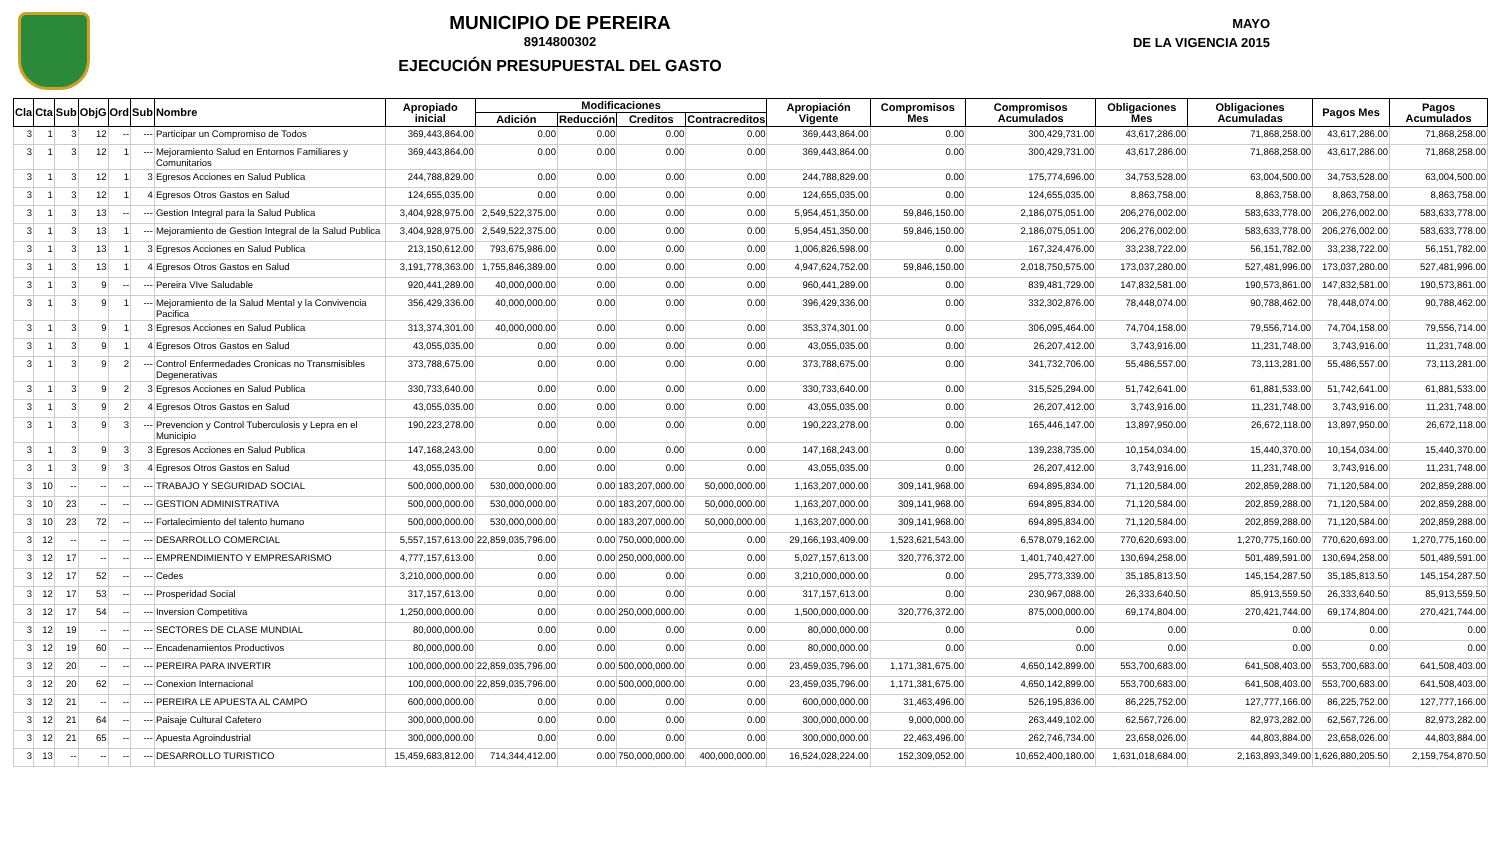MUNICIPIO DE PEREIRA
8914800302
EJECUCIÓN PRESUPUESTAL DEL GASTO
MAYO
DE LA VIGENCIA 2015
| Cla | Cta | Sub | ObjG | Ord | Sub | Nombre | Apropiado inicial | Modificaciones | | | | Apropiación Vigente | Compromisos Mes | Compromisos Acumulados | Obligaciones Mes | Obligaciones Acumuladas | Pagos Mes | Pagos Acumulados |
| --- | --- | --- | --- | --- | --- | --- | --- | --- | --- | --- | --- | --- | --- | --- | --- | --- | --- | --- |
| | | | | | | | | Adición | Reducción | Creditos | Contracreditos | | | | | | | |
| 3 | 1 | 3 | 12 | -- | --- | Participar un Compromiso de Todos | 369,443,864.00 | 0.00 | 0.00 | 0.00 | 0.00 | 369,443,864.00 | 0.00 | 300,429,731.00 | 43,617,286.00 | 71,868,258.00 | 43,617,286.00 | 71,868,258.00 |
| 3 | 1 | 3 | 12 | 1 | --- | Mejoramiento Salud en Entornos Familiares y Comunitarios | 369,443,864.00 | 0.00 | 0.00 | 0.00 | 0.00 | 369,443,864.00 | 0.00 | 300,429,731.00 | 43,617,286.00 | 71,868,258.00 | 43,617,286.00 | 71,868,258.00 |
| 3 | 1 | 3 | 12 | 1 | 3 | Egresos Acciones en Salud Publica | 244,788,829.00 | 0.00 | 0.00 | 0.00 | 0.00 | 244,788,829.00 | 0.00 | 175,774,696.00 | 34,753,528.00 | 63,004,500.00 | 34,753,528.00 | 63,004,500.00 |
| 3 | 1 | 3 | 12 | 1 | 4 | Egresos Otros Gastos en Salud | 124,655,035.00 | 0.00 | 0.00 | 0.00 | 0.00 | 124,655,035.00 | 0.00 | 124,655,035.00 | 8,863,758.00 | 8,863,758.00 | 8,863,758.00 | 8,863,758.00 |
| 3 | 1 | 3 | 13 | -- | --- | Gestion Integral para la Salud Publica | 3,404,928,975.00 | 2,549,522,375.00 | 0.00 | 0.00 | 0.00 | 5,954,451,350.00 | 59,846,150.00 | 2,186,075,051.00 | 206,276,002.00 | 583,633,778.00 | 206,276,002.00 | 583,633,778.00 |
| 3 | 1 | 3 | 13 | 1 | --- | Mejoramiento de Gestion Integral de la Salud Publica | 3,404,928,975.00 | 2,549,522,375.00 | 0.00 | 0.00 | 0.00 | 5,954,451,350.00 | 59,846,150.00 | 2,186,075,051.00 | 206,276,002.00 | 583,633,778.00 | 206,276,002.00 | 583,633,778.00 |
| 3 | 1 | 3 | 13 | 1 | 3 | Egresos Acciones en Salud Publica | 213,150,612.00 | 793,675,986.00 | 0.00 | 0.00 | 0.00 | 1,006,826,598.00 | 0.00 | 167,324,476.00 | 33,238,722.00 | 56,151,782.00 | 33,238,722.00 | 56,151,782.00 |
| 3 | 1 | 3 | 13 | 1 | 4 | Egresos Otros Gastos en Salud | 3,191,778,363.00 | 1,755,846,389.00 | 0.00 | 0.00 | 0.00 | 4,947,624,752.00 | 59,846,150.00 | 2,018,750,575.00 | 173,037,280.00 | 527,481,996.00 | 173,037,280.00 | 527,481,996.00 |
| 3 | 1 | 3 | 9 | -- | --- | Pereira VIve Saludable | 920,441,289.00 | 40,000,000.00 | 0.00 | 0.00 | 0.00 | 960,441,289.00 | 0.00 | 839,481,729.00 | 147,832,581.00 | 190,573,861.00 | 147,832,581.00 | 190,573,861.00 |
| 3 | 1 | 3 | 9 | 1 | --- | Mejoramiento de la Salud Mental y la Convivencia Pacifica | 356,429,336.00 | 40,000,000.00 | 0.00 | 0.00 | 0.00 | 396,429,336.00 | 0.00 | 332,302,876.00 | 78,448,074.00 | 90,788,462.00 | 78,448,074.00 | 90,788,462.00 |
| 3 | 1 | 3 | 9 | 1 | 3 | Egresos Acciones en Salud Publica | 313,374,301.00 | 40,000,000.00 | 0.00 | 0.00 | 0.00 | 353,374,301.00 | 0.00 | 306,095,464.00 | 74,704,158.00 | 79,556,714.00 | 74,704,158.00 | 79,556,714.00 |
| 3 | 1 | 3 | 9 | 1 | 4 | Egresos Otros Gastos en Salud | 43,055,035.00 | 0.00 | 0.00 | 0.00 | 0.00 | 43,055,035.00 | 0.00 | 26,207,412.00 | 3,743,916.00 | 11,231,748.00 | 3,743,916.00 | 11,231,748.00 |
| 3 | 1 | 3 | 9 | 2 | --- | Control Enfermedades Cronicas no Transmisibles Degenerativas | 373,788,675.00 | 0.00 | 0.00 | 0.00 | 0.00 | 373,788,675.00 | 0.00 | 341,732,706.00 | 55,486,557.00 | 73,113,281.00 | 55,486,557.00 | 73,113,281.00 |
| 3 | 1 | 3 | 9 | 2 | 3 | Egresos Acciones en Salud Publica | 330,733,640.00 | 0.00 | 0.00 | 0.00 | 0.00 | 330,733,640.00 | 0.00 | 315,525,294.00 | 51,742,641.00 | 61,881,533.00 | 51,742,641.00 | 61,881,533.00 |
| 3 | 1 | 3 | 9 | 2 | 4 | Egresos Otros Gastos en Salud | 43,055,035.00 | 0.00 | 0.00 | 0.00 | 0.00 | 43,055,035.00 | 0.00 | 26,207,412.00 | 3,743,916.00 | 11,231,748.00 | 3,743,916.00 | 11,231,748.00 |
| 3 | 1 | 3 | 9 | 3 | --- | Prevencion y Control Tuberculosis y Lepra en el Municipio | 190,223,278.00 | 0.00 | 0.00 | 0.00 | 0.00 | 190,223,278.00 | 0.00 | 165,446,147.00 | 13,897,950.00 | 26,672,118.00 | 13,897,950.00 | 26,672,118.00 |
| 3 | 1 | 3 | 9 | 3 | 3 | Egresos Acciones en Salud Publica | 147,168,243.00 | 0.00 | 0.00 | 0.00 | 0.00 | 147,168,243.00 | 0.00 | 139,238,735.00 | 10,154,034.00 | 15,440,370.00 | 10,154,034.00 | 15,440,370.00 |
| 3 | 1 | 3 | 9 | 3 | 4 | Egresos Otros Gastos en Salud | 43,055,035.00 | 0.00 | 0.00 | 0.00 | 0.00 | 43,055,035.00 | 0.00 | 26,207,412.00 | 3,743,916.00 | 11,231,748.00 | 3,743,916.00 | 11,231,748.00 |
| 3 | 10 | -- | -- | -- | --- | TRABAJO Y SEGURIDAD SOCIAL | 500,000,000.00 | 530,000,000.00 | 0.00 | 183,207,000.00 | 50,000,000.00 | 1,163,207,000.00 | 309,141,968.00 | 694,895,834.00 | 71,120,584.00 | 202,859,288.00 | 71,120,584.00 | 202,859,288.00 |
| 3 | 10 | 23 | -- | -- | --- | GESTION ADMINISTRATIVA | 500,000,000.00 | 530,000,000.00 | 0.00 | 183,207,000.00 | 50,000,000.00 | 1,163,207,000.00 | 309,141,968.00 | 694,895,834.00 | 71,120,584.00 | 202,859,288.00 | 71,120,584.00 | 202,859,288.00 |
| 3 | 10 | 23 | 72 | -- | --- | Fortalecimiento del talento humano | 500,000,000.00 | 530,000,000.00 | 0.00 | 183,207,000.00 | 50,000,000.00 | 1,163,207,000.00 | 309,141,968.00 | 694,895,834.00 | 71,120,584.00 | 202,859,288.00 | 71,120,584.00 | 202,859,288.00 |
| 3 | 12 | -- | -- | -- | --- | DESARROLLO COMERCIAL | 5,557,157,613.00 | 22,859,035,796.00 | 0.00 | 750,000,000.00 | 0.00 | 29,166,193,409.00 | 1,523,621,543.00 | 6,578,079,162.00 | 770,620,693.00 | 1,270,775,160.00 | 770,620,693.00 | 1,270,775,160.00 |
| 3 | 12 | 17 | -- | -- | --- | EMPRENDIMIENTO Y EMPRESARISMO | 4,777,157,613.00 | 0.00 | 0.00 | 250,000,000.00 | 0.00 | 5,027,157,613.00 | 320,776,372.00 | 1,401,740,427.00 | 130,694,258.00 | 501,489,591.00 | 130,694,258.00 | 501,489,591.00 |
| 3 | 12 | 17 | 52 | -- | --- | Cedes | 3,210,000,000.00 | 0.00 | 0.00 | 0.00 | 0.00 | 3,210,000,000.00 | 0.00 | 295,773,339.00 | 35,185,813.50 | 145,154,287.50 | 35,185,813.50 | 145,154,287.50 |
| 3 | 12 | 17 | 53 | -- | --- | Prosperidad Social | 317,157,613.00 | 0.00 | 0.00 | 0.00 | 0.00 | 317,157,613.00 | 0.00 | 230,967,088.00 | 26,333,640.50 | 85,913,559.50 | 26,333,640.50 | 85,913,559.50 |
| 3 | 12 | 17 | 54 | -- | --- | Inversion Competitiva | 1,250,000,000.00 | 0.00 | 0.00 | 250,000,000.00 | 0.00 | 1,500,000,000.00 | 320,776,372.00 | 875,000,000.00 | 69,174,804.00 | 270,421,744.00 | 69,174,804.00 | 270,421,744.00 |
| 3 | 12 | 19 | -- | -- | --- | SECTORES DE CLASE MUNDIAL | 80,000,000.00 | 0.00 | 0.00 | 0.00 | 0.00 | 80,000,000.00 | 0.00 | 0.00 | 0.00 | 0.00 | 0.00 | 0.00 |
| 3 | 12 | 19 | 60 | -- | --- | Encadenamientos Productivos | 80,000,000.00 | 0.00 | 0.00 | 0.00 | 0.00 | 80,000,000.00 | 0.00 | 0.00 | 0.00 | 0.00 | 0.00 | 0.00 |
| 3 | 12 | 20 | -- | -- | --- | PEREIRA PARA INVERTIR | 100,000,000.00 | 22,859,035,796.00 | 0.00 | 500,000,000.00 | 0.00 | 23,459,035,796.00 | 1,171,381,675.00 | 4,650,142,899.00 | 553,700,683.00 | 641,508,403.00 | 553,700,683.00 | 641,508,403.00 |
| 3 | 12 | 20 | 62 | -- | --- | Conexion Internacional | 100,000,000.00 | 22,859,035,796.00 | 0.00 | 500,000,000.00 | 0.00 | 23,459,035,796.00 | 1,171,381,675.00 | 4,650,142,899.00 | 553,700,683.00 | 641,508,403.00 | 553,700,683.00 | 641,508,403.00 |
| 3 | 12 | 21 | -- | -- | --- | PEREIRA LE APUESTA AL CAMPO | 600,000,000.00 | 0.00 | 0.00 | 0.00 | 0.00 | 600,000,000.00 | 31,463,496.00 | 526,195,836.00 | 86,225,752.00 | 127,777,166.00 | 86,225,752.00 | 127,777,166.00 |
| 3 | 12 | 21 | 64 | -- | --- | Paisaje Cultural Cafetero | 300,000,000.00 | 0.00 | 0.00 | 0.00 | 0.00 | 300,000,000.00 | 9,000,000.00 | 263,449,102.00 | 62,567,726.00 | 82,973,282.00 | 62,567,726.00 | 82,973,282.00 |
| 3 | 12 | 21 | 65 | -- | --- | Apuesta Agroindustrial | 300,000,000.00 | 0.00 | 0.00 | 0.00 | 0.00 | 300,000,000.00 | 22,463,496.00 | 262,746,734.00 | 23,658,026.00 | 44,803,884.00 | 23,658,026.00 | 44,803,884.00 |
| 3 | 13 | -- | -- | -- | --- | DESARROLLO TURISTICO | 15,459,683,812.00 | 714,344,412.00 | 0.00 | 750,000,000.00 | 400,000,000.00 | 16,524,028,224.00 | 152,309,052.00 | 10,652,400,180.00 | 1,631,018,684.00 | 2,163,893,349.00 | 1,626,880,205.50 | 2,159,754,870.50 |